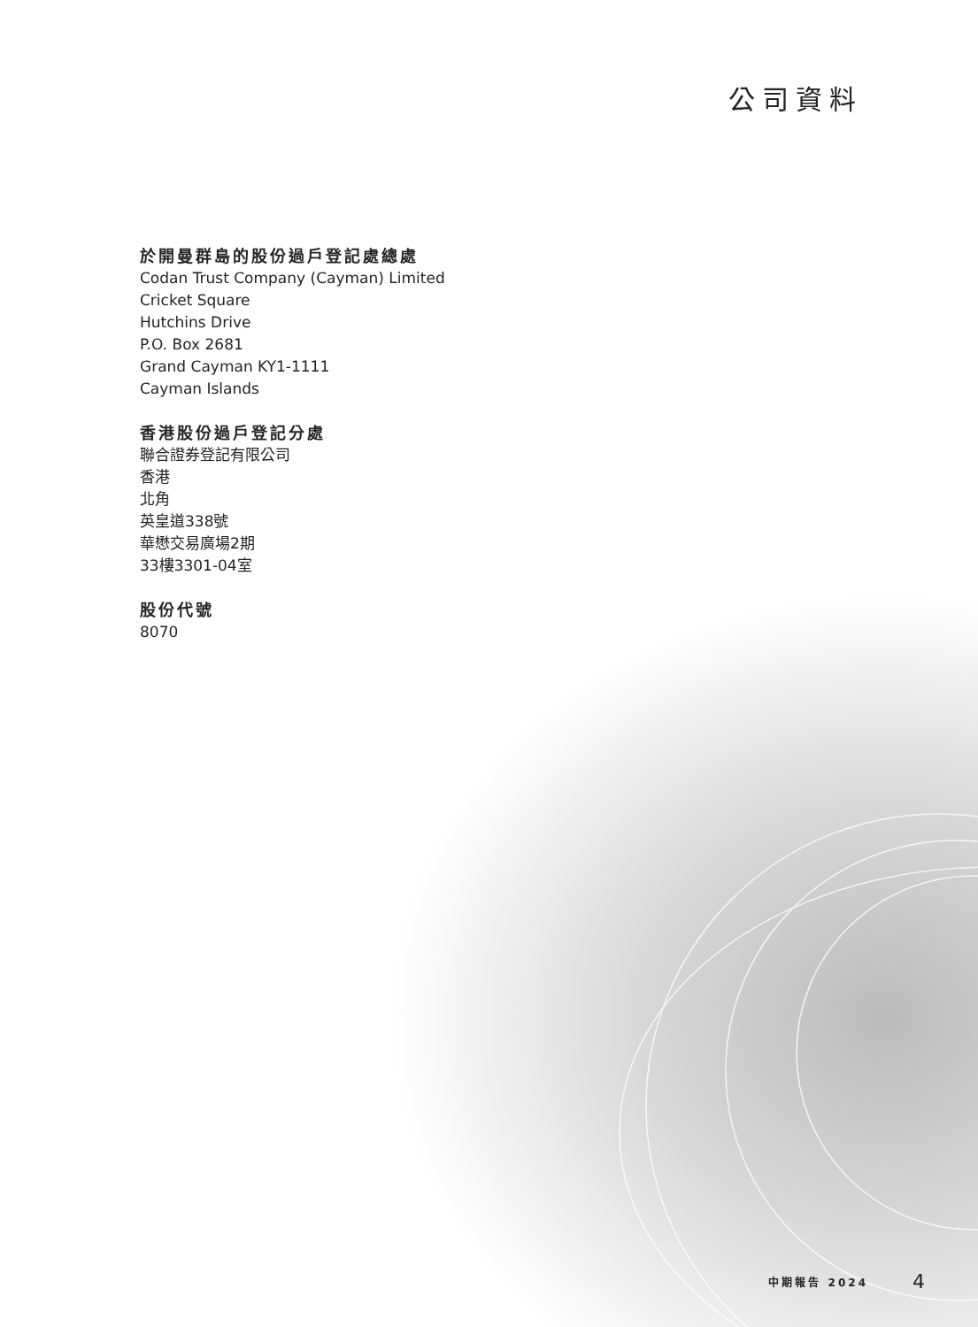公司資料
於開曼群島的股份過戶登記處總處
Codan Trust Company (Cayman) Limited
Cricket Square
Hutchins Drive
P.O. Box 2681
Grand Cayman KY1-1111
Cayman Islands
香港股份過戶登記分處
聯合證券登記有限公司
香港
北角
英皇道338號
華懋交易廣場2期
33樓3301-04室
股份代號
8070
中期報告 2024 4